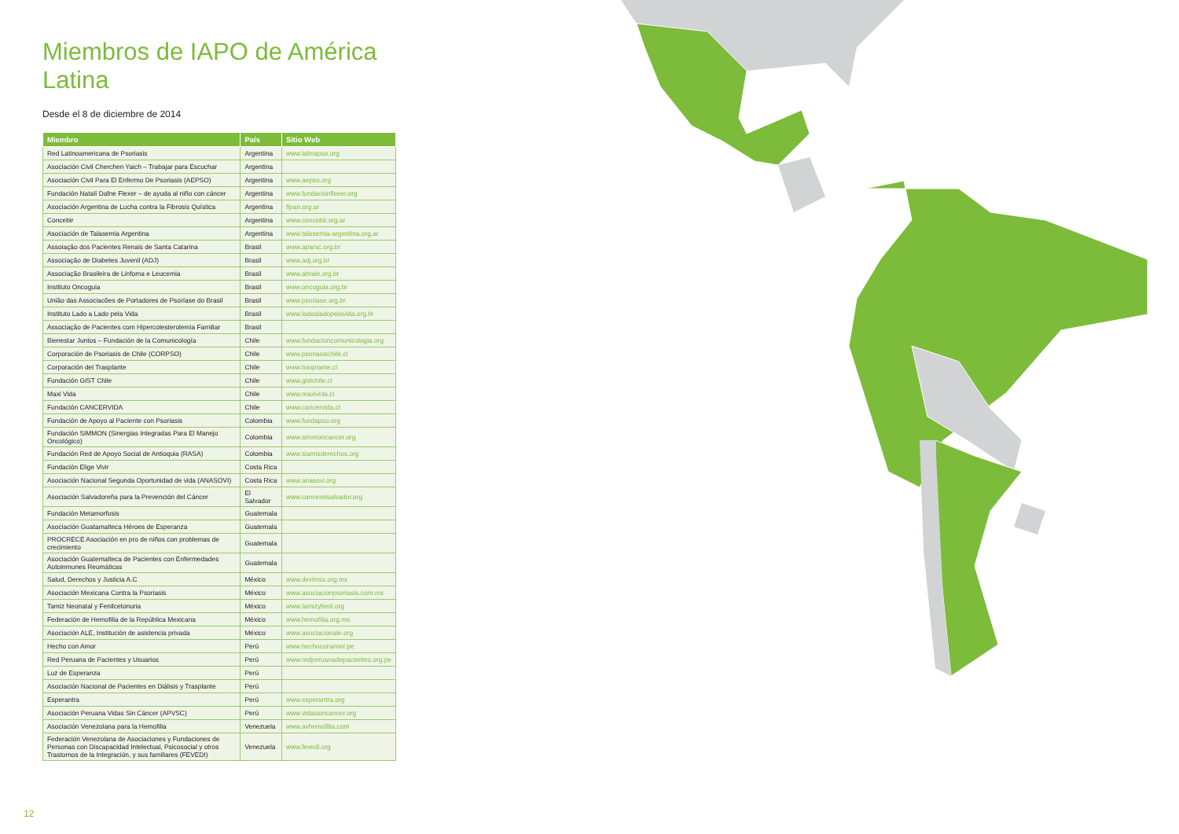Miembros de IAPO de América Latina
Desde el 8 de diciembre de 2014
| Miembro | País | Sitio Web |
| --- | --- | --- |
| Red Latinoamericana de Psoriasis | Argentina | www.latinapso.org |
| Asociación Civil Cherchen Yaich – Trabajar para Escuchar | Argentina | |
| Asociación Civil Para El Enfermo De Psoriasis (AEPSO) | Argentina | www.aepso.org |
| Fundación Natalí Dafne Flexer – de ayuda al niño con cáncer | Argentina | www.fundacionflexer.org |
| Asociación Argentina de Lucha contra la Fibrosis Quística | Argentina | fipan.org.ar |
| Concebir | Argentina | www.concebir.org.ar |
| Asociación de Talasemia Argentina | Argentina | www.talasemia-argentina.org.ar |
| Assoiação dos Pacientes Renais de Santa Catarina | Brasil | www.aparsc.org.br |
| Associação de Diabetes Juvenil (ADJ) | Brasil | www.adj.org.br |
| Associação Brasileira de Linfoma e Leucemia | Brasil | www.abrale.org.br |
| Instituto Oncoguia | Brasil | www.oncoguia.org.br |
| União das Associacões de Portadores de Psoríase do Brasil | Brasil | www.psoriase.org.br |
| Instituto Lado a Lado pela Vida | Brasil | www.ladoaladopelavida.org.br |
| Associação de Pacientes com Hipercolesterolemia Familiar | Brasil | |
| Bienestar Juntos – Fundación de la Comunicología | Chile | www.fundacioncomunicologia.org |
| Corporación de Psoriasis de Chile (CORPSO) | Chile | www.psoriasischile.cl |
| Corporación del Trasplante | Chile | www.trasplante.cl |
| Fundación GIST Chile | Chile | www.gistchile.cl |
| Maxi Vida | Chile | www.maxivida.cl |
| Fundación CANCERVIDA | Chile | www.cancervida.cl |
| Fundación de Apoyo al Paciente con Psoriasis | Colombia | www.fundapso.org |
| Fundación SIMMON (Sinergias Integradas Para El Manejo Oncológico) | Colombia | www.simmoncancer.org |
| Fundación Red de Apoyo Social de Antioquia (RASA) | Colombia | www.siamisderechos.org |
| Fundación Elige Vivir | Costa Rica | |
| Asociación Nacional Segunda Oportunidad de vida (ANASOVI) | Costa Rica | www.anasovi.org |
| Asociación Salvadoreña para la Prevención del Cáncer | El Salvador | www.cancerelsalvador.org |
| Fundación Metamorfosis | Guatemala | |
| Asociación Guatamalteca Héroes de Esperanza | Guatemala | |
| PROCRECE Asociación en pro de niños con problemas de crecimiento | Guatemala | |
| Asociación Guatemalteca de Pacientes con Enfermedades Autoinmunes Reumáticas | Guatemala | |
| Salud, Derechos y Justicia A.C | México | www.dvvimss.org.mx |
| Asociación Mexicana Contra la Psoriasis | México | www.asociacionpsoriasis.com.mx |
| Tamiz Neonatal y Fenilcetonuria | México | www.tamizyfenil.org |
| Federación de Hemofilia de la República Mexicana | México | www.hemofilia.org.mx |
| Asociación ALE, Institución de asistencia privada | México | www.asociacionale.org |
| Hecho con Amor | Perú | www.hechoconamor.pe |
| Red Peruana de Pacientes y Usuarios | Perú | www.redperuanadepacientes.org.pe |
| Luz de Esperanza | Perú | |
| Asociación Nacional de Pacientes en Diálisis y Trasplante | Perú | |
| Esperantra | Perú | www.esperantra.org |
| Asociación Peruana Vidas Sin Cáncer (APVSC) | Perú | www.vidassincancer.org |
| Asociación Venezolana para la Hemofilia | Venezuela | www.avhemofilia.com |
| Federación Venezolana de Asociaciones y Fundaciones de Personas con Discapacidad Intelectual, Psicosocial y otros Trastornos de la Integración, y sus familiares (FEVEDI) | Venezuela | www.fevedi.org |
12